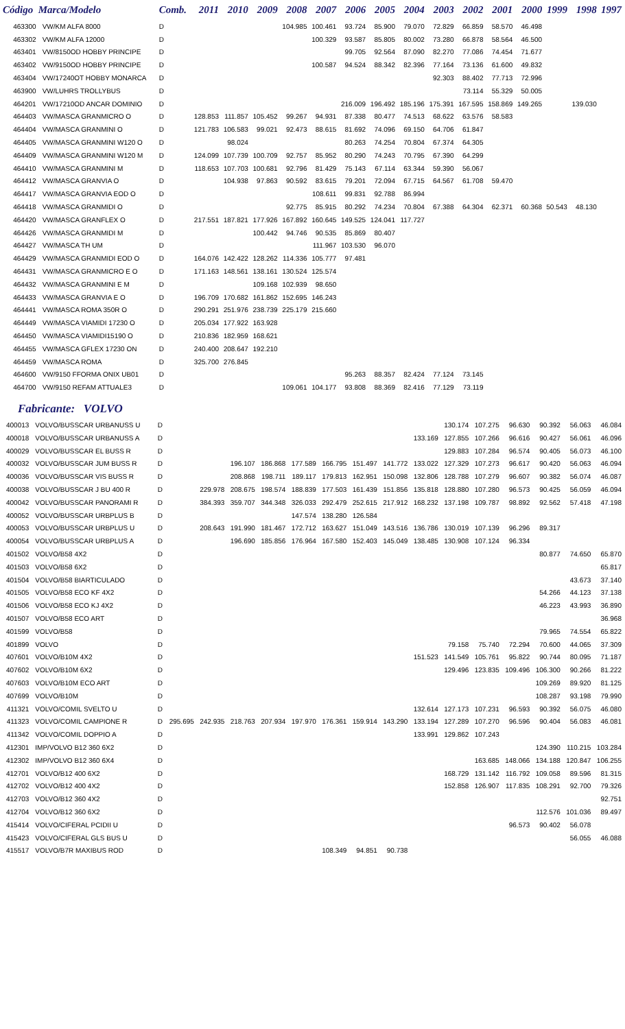| Código | Marca/Modelo | Comb. | 2011 | 2010 | 2009 | 2008 | 2007 | 2006 | 2005 | 2004 | 2003 | 2002 | 2001 | 2000 | 1999 | 1998 | 1997 |
| --- | --- | --- | --- | --- | --- | --- | --- | --- | --- | --- | --- | --- | --- | --- | --- | --- | --- |
| 463300 | VW/KM ALFA 8000 | D | | | | 104.985 | 100.461 | 93.724 | 85.900 | 79.070 | 72.829 | 66.859 | 58.570 | 46.498 | | | |
| 463302 | VW/KM ALFA 12000 | D | | | | | 100.329 | 93.587 | 85.805 | 80.002 | 73.280 | 66.878 | 58.564 | 46.500 | | | |
| 463401 | VW/8150OD HOBBY PRINCIPE | D | | | | | | 99.705 | 92.564 | 87.090 | 82.270 | 77.086 | 74.454 | 71.677 | | | |
| 463402 | VW/9150OD HOBBY PRINCIPE | D | | | | | 100.587 | 94.524 | 88.342 | 82.396 | 77.164 | 73.136 | 61.600 | 49.832 | | | |
| 463404 | VW/17240OT HOBBY MONARCA | D | | | | | | | | | 92.303 | 88.402 | 77.713 | 72.996 | | | |
| 463900 | VW/LUHRS TROLLYBUS | D | | | | | | | | | | 73.114 | 55.329 | 50.005 | | | |
| 464201 | VW/17210OD ANCAR DOMINIO | D | | | | | | 216.009 | 196.492 | 185.196 | 175.391 | 167.595 | 158.869 | 149.265 | | 139.030 | |
| 464403 | VW/MASCA GRANMICRO O | D | 128.853 | 111.857 | 105.452 | 99.267 | 94.931 | 87.338 | 80.477 | 74.513 | 68.622 | 63.576 | 58.583 | | | | |
| 464404 | VW/MASCA GRANMINI O | D | 121.783 | 106.583 | 99.021 | 92.473 | 88.615 | 81.692 | 74.096 | 69.150 | 64.706 | 61.847 | | | | | |
| 464405 | VW/MASCA GRANMINI W120 O | D | | 98.024 | | | | 80.263 | 74.254 | 70.804 | 67.374 | 64.305 | | | | | |
| 464409 | VW/MASCA GRANMINI W120 M | D | 124.099 | 107.739 | 100.709 | 92.757 | 85.952 | 80.290 | 74.243 | 70.795 | 67.390 | 64.299 | | | | | |
| 464410 | VW/MASCA GRANMINI M | D | 118.653 | 107.703 | 100.681 | 92.796 | 81.429 | 75.143 | 67.114 | 63.344 | 59.390 | 56.067 | | | | | |
| 464412 | VW/MASCA GRANVIA O | D | | 104.938 | 97.863 | 90.592 | 83.615 | 79.201 | 72.094 | 67.715 | 64.567 | 61.708 | 59.470 | | | | |
| 464417 | VW/MASCA GRANVIA EOD O | D | | | | | 108.611 | 99.831 | 92.788 | 86.994 | | | | | | | |
| 464418 | VW/MASCA GRANMIDI O | D | | | | 92.775 | 85.915 | 80.292 | 74.234 | 70.804 | 67.388 | 64.304 | 62.371 | 60.368 | 50.543 | 48.130 | |
| 464420 | VW/MASCA GRANFLEX O | D | 217.551 | 187.821 | 177.926 | 167.892 | 160.645 | 149.525 | 124.041 | 117.727 | | | | | | | |
| 464426 | VW/MASCA GRANMIDI M | D | | | 100.442 | 94.746 | 90.535 | 85.869 | 80.407 | | | | | | | | |
| 464427 | VW/MASCA TH UM | D | | | | | 111.967 | 103.530 | 96.070 | | | | | | | | |
| 464429 | VW/MASCA GRANMIDI EOD O | D | 164.076 | 142.422 | 128.262 | 114.336 | 105.777 | 97.481 | | | | | | | | | |
| 464431 | VW/MASCA GRANMICRO E O | D | 171.163 | 148.561 | 138.161 | 130.524 | 125.574 | | | | | | | | | | |
| 464432 | VW/MASCA GRANMINI E M | D | | | 109.168 | 102.939 | 98.650 | | | | | | | | | | |
| 464433 | VW/MASCA GRANVIA E O | D | 196.709 | 170.682 | 161.862 | 152.695 | 146.243 | | | | | | | | | | |
| 464441 | VW/MASCA ROMA 350R O | D | 290.291 | 251.976 | 238.739 | 225.179 | 215.660 | | | | | | | | | | |
| 464449 | VW/MASCA VIAMIDI 17230 O | D | 205.034 | 177.922 | 163.928 | | | | | | | | | | | | |
| 464450 | VW/MASCA VIAMIDI15190 O | D | 210.836 | 182.959 | 168.621 | | | | | | | | | | | | |
| 464455 | VW/MASCA GFLEX 17230 ON | D | 240.400 | 208.647 | 192.210 | | | | | | | | | | | | |
| 464459 | VW/MASCA ROMA | D | 325.700 | 276.845 | | | | | | | | | | | | | |
| 464600 | VW/9150 FFORMA ONIX UB01 | D | | | | | | 95.263 | 88.357 | 82.424 | 77.124 | 73.145 | | | | | |
| 464700 | VW/9150 REFAM ATTUALE3 | D | | | | 109.061 | 104.177 | 93.808 | 88.369 | 82.416 | 77.129 | 73.119 | | | | | |
Fabricante: VOLVO
| 400013 | VOLVO/BUSSCAR URBANUSS U | D | | | | | | | | | | 130.174 | 107.275 | 96.630 | 90.392 | 56.063 | 46.084 |
| 400018 | VOLVO/BUSSCAR URBANUSS A | D | | | | | | | | | 133.169 | 127.855 | 107.266 | 96.616 | 90.427 | 56.061 | 46.096 |
| 400029 | VOLVO/BUSSCAR EL BUSS R | D | | | | | | | | | | 129.883 | 107.284 | 96.574 | 90.405 | 56.073 | 46.100 |
| 400032 | VOLVO/BUSSCAR JUM BUSS R | D | | | 196.107 | 186.868 | 177.589 | 166.795 | 151.497 | 141.772 | 133.022 | 127.329 | 107.273 | 96.617 | 90.420 | 56.063 | 46.094 |
| 400036 | VOLVO/BUSSCAR VIS BUSS R | D | | | 208.868 | 198.711 | 189.117 | 179.813 | 162.951 | 150.098 | 132.806 | 128.788 | 107.279 | 96.607 | 90.382 | 56.074 | 46.087 |
| 400038 | VOLVO/BUSSCAR J BU 400 R | D | | 229.978 | 208.675 | 198.574 | 188.839 | 177.503 | 161.439 | 151.856 | 135.818 | 128.880 | 107.280 | 96.573 | 90.425 | 56.059 | 46.094 |
| 400042 | VOLVO/BUSSCAR PANORAMI R | D | | 384.393 | 359.707 | 344.348 | 326.033 | 292.479 | 252.615 | 217.912 | 168.232 | 137.198 | 109.787 | 98.892 | 92.562 | 57.418 | 47.198 |
| 400052 | VOLVO/BUSSCAR URBPLUS B | D | | | | | 147.574 | 138.280 | 126.584 | | | | | | | | |
| 400053 | VOLVO/BUSSCAR URBPLUS U | D | | 208.643 | 191.990 | 181.467 | 172.712 | 163.627 | 151.049 | 143.516 | 136.786 | 130.019 | 107.139 | 96.296 | 89.317 | | |
| 400054 | VOLVO/BUSSCAR URBPLUS A | D | | | 196.690 | 185.856 | 176.964 | 167.580 | 152.403 | 145.049 | 138.485 | 130.908 | 107.124 | 96.334 | | | |
| 401502 | VOLVO/B58 4X2 | D | | | | | | | | | | | | | 80.877 | 74.650 | 65.870 |
| 401503 | VOLVO/B58 6X2 | D | | | | | | | | | | | | | | | 65.817 |
| 401504 | VOLVO/B58 BIARTICULADO | D | | | | | | | | | | | | | | 43.673 | 37.140 |
| 401505 | VOLVO/B58 ECO KF 4X2 | D | | | | | | | | | | | | | 54.266 | 44.123 | 37.138 |
| 401506 | VOLVO/B58 ECO KJ 4X2 | D | | | | | | | | | | | | | 46.223 | 43.993 | 36.890 |
| 401507 | VOLVO/B58 ECO ART | D | | | | | | | | | | | | | | | 36.968 |
| 401599 | VOLVO/B58 | D | | | | | | | | | | | | | 79.965 | 74.554 | 65.822 |
| 401899 | VOLVO | D | | | | | | | | | | 79.158 | 75.740 | 72.294 | 70.600 | 44.065 | 37.309 |
| 407601 | VOLVO/B10M 4X2 | D | | | | | | | | | 151.523 | 141.549 | 105.761 | 95.822 | 90.744 | 80.095 | 71.187 |
| 407602 | VOLVO/B10M 6X2 | D | | | | | | | | | | 129.496 | 123.835 | 109.496 | 106.300 | 90.266 | 81.222 |
| 407603 | VOLVO/B10M ECO ART | D | | | | | | | | | | | | | 109.269 | 89.920 | 81.125 |
| 407699 | VOLVO/B10M | D | | | | | | | | | | | | | 108.287 | 93.198 | 79.990 |
| 411321 | VOLVO/COMIL SVELTO U | D | | | | | | | | | 132.614 | 127.173 | 107.231 | 96.593 | 90.392 | 56.075 | 46.080 |
| 411323 | VOLVO/COMIL CAMPIONE R | D | 295.695 | 242.935 | 218.763 | 207.934 | 197.970 | 176.361 | 159.914 | 143.290 | 133.194 | 127.289 | 107.270 | 96.596 | 90.404 | 56.083 | 46.081 |
| 411342 | VOLVO/COMIL DOPPIO A | D | | | | | | | | | 133.991 | 129.862 | 107.243 | | | | |
| 412301 | IMP/VOLVO B12 360 6X2 | D | | | | | | | | | | | | | 124.390 | 110.215 | 103.284 |
| 412302 | IMP/VOLVO B12 360 6X4 | D | | | | | | | | | | | 163.685 | 148.066 | 134.188 | 120.847 | 106.255 |
| 412701 | VOLVO/B12 400 6X2 | D | | | | | | | | | | 168.729 | 131.142 | 116.792 | 109.058 | 89.596 | 81.315 |
| 412702 | VOLVO/B12 400 4X2 | D | | | | | | | | | | 152.858 | 126.907 | 117.835 | 108.291 | 92.700 | 79.326 |
| 412703 | VOLVO/B12 360 4X2 | D | | | | | | | | | | | | | | | 92.751 |
| 412704 | VOLVO/B12 360 6X2 | D | | | | | | | | | | | | | 112.576 | 101.036 | 89.497 |
| 415414 | VOLVO/CIFERAL PCIDII U | D | | | | | | | | | | | | 96.573 | 90.402 | 56.078 | |
| 415423 | VOLVO/CIFERAL GLS BUS U | D | | | | | | | | | | | | | | 56.055 | 46.088 |
| 415517 | VOLVO/B7R MAXIBUS ROD | D | | | | | | 108.349 | 94.851 | 90.738 | | | | | | | |